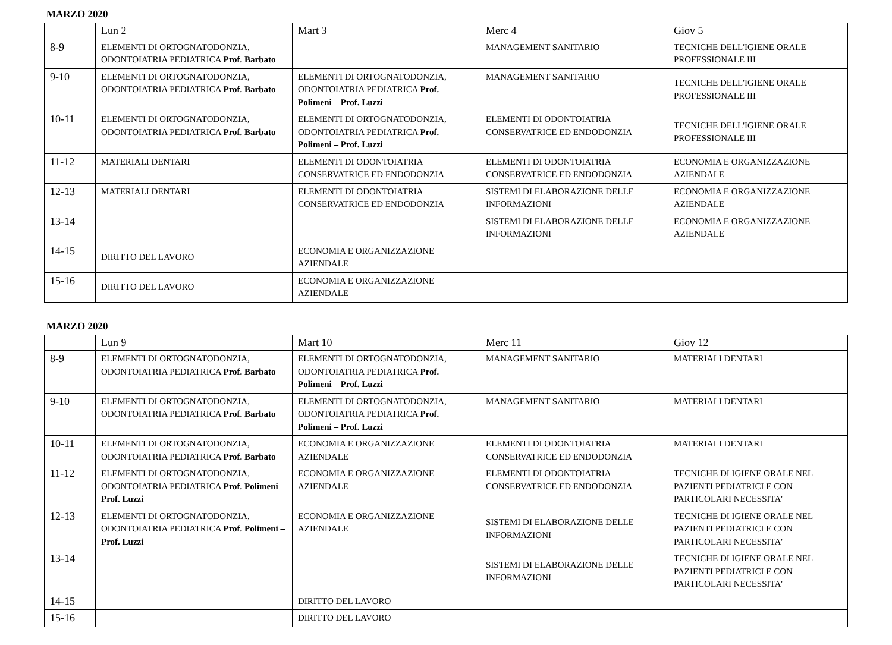MARZO 2020
| | Lun 2 | Mart 3 | Merc 4 | Giov 5 |
| 8-9 | ELEMENTI DI ORTOGNATODONZIA, ODONTOIATRIA PEDIATRICA Prof. Barbato | | MANAGEMENT SANITARIO | TECNICHE DELL'IGIENE ORALE PROFESSIONALE III |
| 9-10 | ELEMENTI DI ORTOGNATODONZIA, ODONTOIATRIA PEDIATRICA Prof. Barbato | ELEMENTI DI ORTOGNATODONZIA, ODONTOIATRIA PEDIATRICA Prof. Polimeni – Prof. Luzzi | MANAGEMENT SANITARIO | TECNICHE DELL'IGIENE ORALE PROFESSIONALE III |
| 10-11 | ELEMENTI DI ORTOGNATODONZIA, ODONTOIATRIA PEDIATRICA Prof. Barbato | ELEMENTI DI ORTOGNATODONZIA, ODONTOIATRIA PEDIATRICA Prof. Polimeni – Prof. Luzzi | ELEMENTI DI ODONTOIATRIA CONSERVATRICE ED ENDODONZIA | TECNICHE DELL'IGIENE ORALE PROFESSIONALE III |
| 11-12 | MATERIALI DENTARI | ELEMENTI DI ODONTOIATRIA CONSERVATRICE ED ENDODONZIA | ELEMENTI DI ODONTOIATRIA CONSERVATRICE ED ENDODONZIA | ECONOMIA E ORGANIZZAZIONE AZIENDALE |
| 12-13 | MATERIALI DENTARI | ELEMENTI DI ODONTOIATRIA CONSERVATRICE ED ENDODONZIA | SISTEMI DI ELABORAZIONE DELLE INFORMAZIONI | ECONOMIA E ORGANIZZAZIONE AZIENDALE |
| 13-14 | | | SISTEMI DI ELABORAZIONE DELLE INFORMAZIONI | ECONOMIA E ORGANIZZAZIONE AZIENDALE |
| 14-15 | DIRITTO DEL LAVORO | ECONOMIA E ORGANIZZAZIONE AZIENDALE | | |
| 15-16 | DIRITTO DEL LAVORO | ECONOMIA E ORGANIZZAZIONE AZIENDALE | | |
MARZO 2020
| | Lun 9 | Mart 10 | Merc 11 | Giov 12 |
| 8-9 | ELEMENTI DI ORTOGNATODONZIA, ODONTOIATRIA PEDIATRICA Prof. Barbato | ELEMENTI DI ORTOGNATODONZIA, ODONTOIATRIA PEDIATRICA Prof. Polimeni – Prof. Luzzi | MANAGEMENT SANITARIO | MATERIALI DENTARI |
| 9-10 | ELEMENTI DI ORTOGNATODONZIA, ODONTOIATRIA PEDIATRICA Prof. Barbato | ELEMENTI DI ORTOGNATODONZIA, ODONTOIATRIA PEDIATRICA Prof. Polimeni – Prof. Luzzi | MANAGEMENT SANITARIO | MATERIALI DENTARI |
| 10-11 | ELEMENTI DI ORTOGNATODONZIA, ODONTOIATRIA PEDIATRICA Prof. Barbato | ECONOMIA E ORGANIZZAZIONE AZIENDALE | ELEMENTI DI ODONTOIATRIA CONSERVATRICE ED ENDODONZIA | MATERIALI DENTARI |
| 11-12 | ELEMENTI DI ORTOGNATODONZIA, ODONTOIATRIA PEDIATRICA Prof. Polimeni – Prof. Luzzi | ECONOMIA E ORGANIZZAZIONE AZIENDALE | ELEMENTI DI ODONTOIATRIA CONSERVATRICE ED ENDODONZIA | TECNICHE DI IGIENE ORALE NEL PAZIENTI PEDIATRICI E CON PARTICOLARI NECESSITA' |
| 12-13 | ELEMENTI DI ORTOGNATODONZIA, ODONTOIATRIA PEDIATRICA Prof. Polimeni – Prof. Luzzi | ECONOMIA E ORGANIZZAZIONE AZIENDALE | SISTEMI DI ELABORAZIONE DELLE INFORMAZIONI | TECNICHE DI IGIENE ORALE NEL PAZIENTI PEDIATRICI E CON PARTICOLARI NECESSITA' |
| 13-14 | | | SISTEMI DI ELABORAZIONE DELLE INFORMAZIONI | TECNICHE DI IGIENE ORALE NEL PAZIENTI PEDIATRICI E CON PARTICOLARI NECESSITA' |
| 14-15 | | DIRITTO DEL LAVORO | | |
| 15-16 | | DIRITTO DEL LAVORO | | |